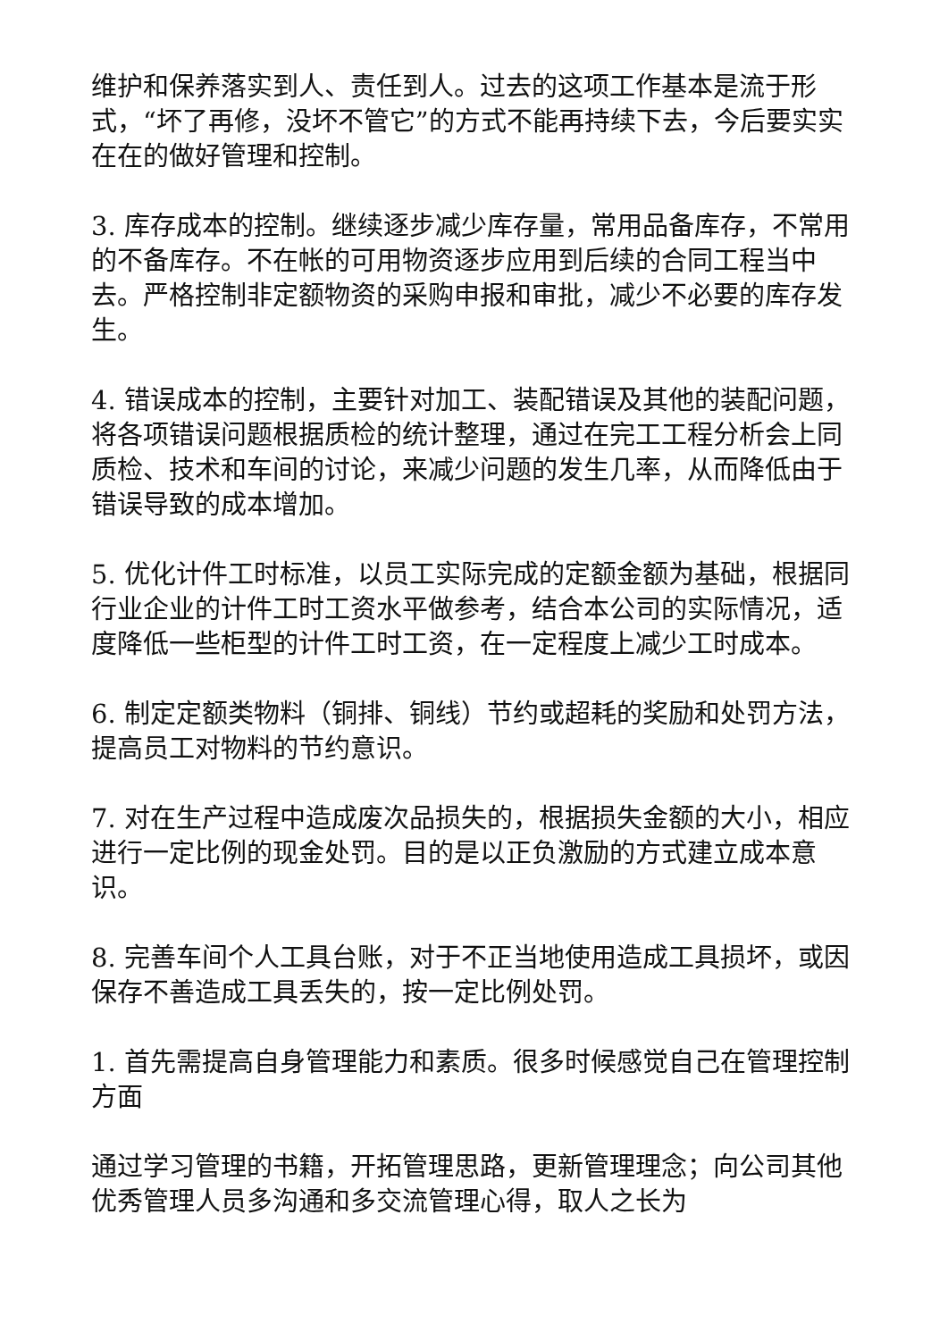维护和保养落实到人、责任到人。过去的这项工作基本是流于形式，“坏了再修，没坏不管它”的方式不能再持续下去，今后要实实在在的做好管理和控制。
3. 库存成本的控制。继续逐步减少库存量，常用品备库存，不常用的不备库存。不在帐的可用物资逐步应用到后续的合同工程当中去。严格控制非定额物资的采购申报和审批，减少不必要的库存发生。
4. 错误成本的控制，主要针对加工、装配错误及其他的装配问题，将各项错误问题根据质检的统计整理，通过在完工工程分析会上同质检、技术和车间的讨论，来减少问题的发生几率，从而降低由于错误导致的成本增加。
5. 优化计件工时标准，以员工实际完成的定额金额为基础，根据同行业企业的计件工时工资水平做参考，结合本公司的实际情况，适度降低一些柜型的计件工时工资，在一定程度上减少工时成本。
6. 制定定额类物料（铜排、铜线）节约或超耗的奖励和处罚方法，提高员工对物料的节约意识。
7. 对在生产过程中造成废次品损失的，根据损失金额的大小，相应进行一定比例的现金处罚。目的是以正负激励的方式建立成本意识。
8. 完善车间个人工具台账，对于不正当地使用造成工具损坏，或因保存不善造成工具丢失的，按一定比例处罚。
1. 首先需提高自身管理能力和素质。很多时候感觉自己在管理控制方面
通过学习管理的书籍，开拓管理思路，更新管理理念；向公司其他优秀管理人员多沟通和多交流管理心得，取人之长为